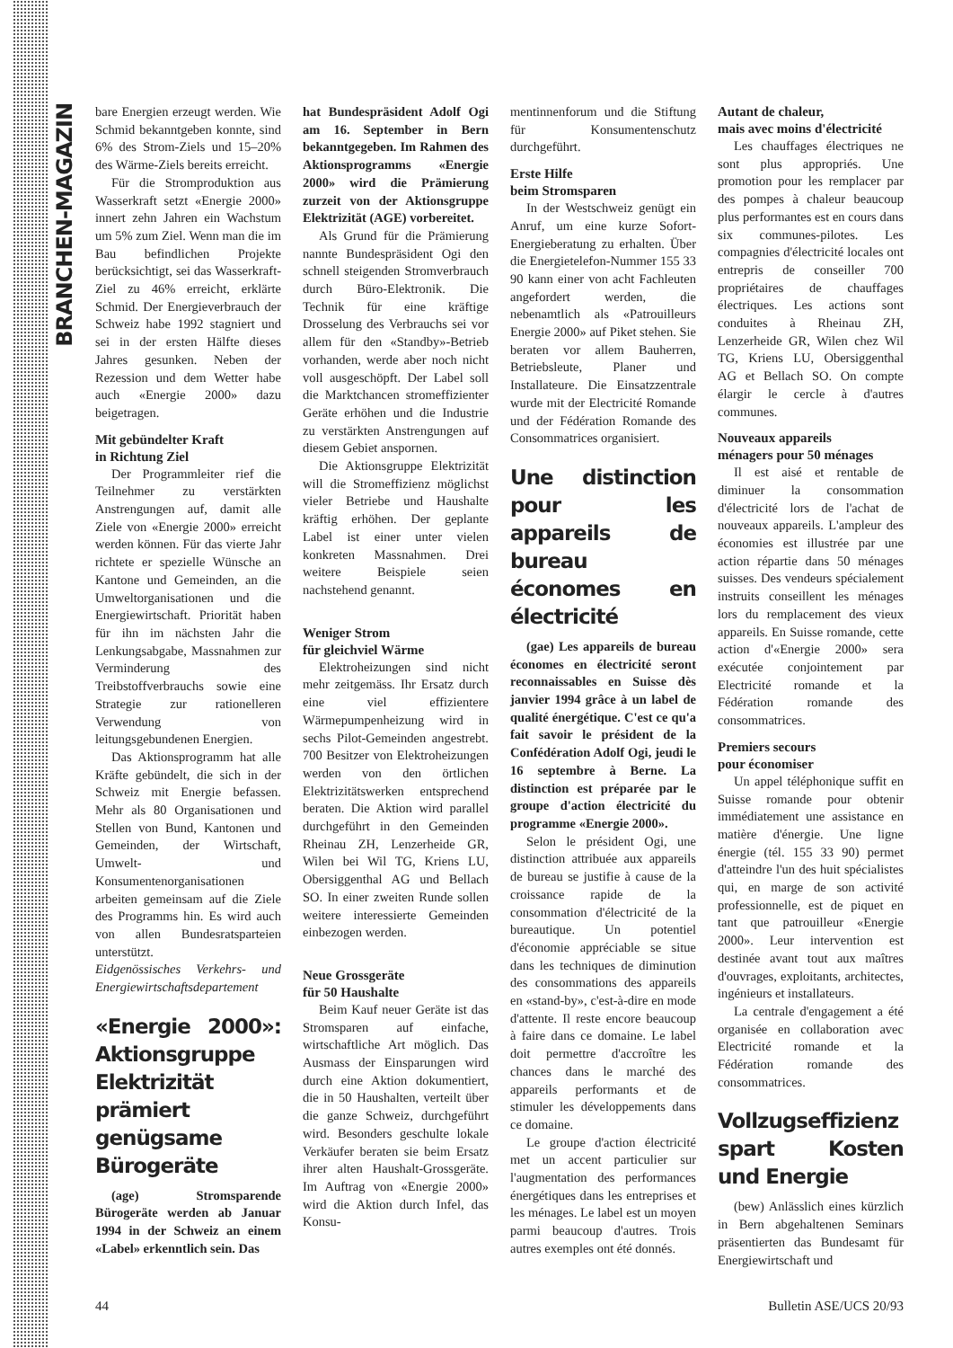BRANCHEN-MAGAZIN
bare Energien erzeugt werden. Wie Schmid bekanntgeben konnte, sind 6% des Strom-Ziels und 15–20% des Wärme-Ziels bereits erreicht.
Für die Stromproduktion aus Wasserkraft setzt «Energie 2000» innert zehn Jahren ein Wachstum um 5% zum Ziel. Wenn man die im Bau befindlichen Projekte berücksichtigt, sei das Wasserkraft-Ziel zu 46% erreicht, erklärte Schmid. Der Energieverbrauch der Schweiz habe 1992 stagniert und sei in der ersten Hälfte dieses Jahres gesunken. Neben der Rezession und dem Wetter habe auch «Energie 2000» dazu beigetragen.
Mit gebündelter Kraft
in Richtung Ziel
Der Programmleiter rief die Teilnehmer zu verstärkten Anstrengungen auf, damit alle Ziele von «Energie 2000» erreicht werden können. Für das vierte Jahr richtete er spezielle Wünsche an Kantone und Gemeinden, an die Umweltorganisationen und die Energiewirtschaft. Priorität haben für ihn im nächsten Jahr die Lenkungsabgabe, Massnahmen zur Verminderung des Treibstoffverbrauchs sowie eine Strategie zur rationelleren Verwendung von leitungsgebundenen Energien.
Das Aktionsprogramm hat alle Kräfte gebündelt, die sich in der Schweiz mit Energie befassen. Mehr als 80 Organisationen und Stellen von Bund, Kantonen und Gemeinden, der Wirtschaft, Umwelt- und Konsumentenorganisationen arbeiten gemeinsam auf die Ziele des Programms hin. Es wird auch von allen Bundesratsparteien unterstützt.
Eidgenössisches Verkehrs- und Energiewirtschaftsdepartement
«Energie 2000»: Aktionsgruppe Elektrizität prämiert genügsame Bürogeräte
(age) Stromsparende Bürogeräte werden ab Januar 1994 in der Schweiz an einem «Label» erkenntlich sein. Das
hat Bundespräsident Adolf Ogi am 16. September in Bern bekanntgegeben. Im Rahmen des Aktionsprogramms «Energie 2000» wird die Prämierung zurzeit von der Aktionsgruppe Elektrizität (AGE) vorbereitet.
Als Grund für die Prämierung nannte Bundespräsident Ogi den schnell steigenden Stromverbrauch durch Büro-Elektronik. Die Technik für eine kräftige Drosselung des Verbrauchs sei vor allem für den «Standby»-Betrieb vorhanden, werde aber noch nicht voll ausgeschöpft. Der Label soll die Marktchancen stromeffizienter Geräte erhöhen und die Industrie zu verstärkten Anstrengungen auf diesem Gebiet anspornen.
Die Aktionsgruppe Elektrizität will die Stromeffizienz möglichst vieler Betriebe und Haushalte kräftig erhöhen. Der geplante Label ist einer unter vielen konkreten Massnahmen. Drei weitere Beispiele seien nachstehend genannt.
Weniger Strom
für gleichviel Wärme
Elektroheizungen sind nicht mehr zeitgemäss. Ihr Ersatz durch eine viel effizientere Wärmepumpenheizung wird in sechs Pilot-Gemeinden angestrebt. 700 Besitzer von Elektroheizungen werden von den örtlichen Elektrizitätswerken entsprechend beraten. Die Aktion wird parallel durchgeführt in den Gemeinden Rheinau ZH, Lenzerheide GR, Wilen bei Wil TG, Kriens LU, Obersiggenthal AG und Bellach SO. In einer zweiten Runde sollen weitere interessierte Gemeinden einbezogen werden.
Neue Grossgeräte
für 50 Haushalte
Beim Kauf neuer Geräte ist das Stromsparen auf einfache, wirtschaftliche Art möglich. Das Ausmass der Einsparungen wird durch eine Aktion dokumentiert, die in 50 Haushalten, verteilt über die ganze Schweiz, durchgeführt wird. Besonders geschulte lokale Verkäufer beraten sie beim Ersatz ihrer alten Haushalt-Grossgeräte. Im Auftrag von «Energie 2000» wird die Aktion durch Infel, das Konsu-
mentinnenforum und die Stiftung für Konsumentenschutz durchgeführt.
Erste Hilfe
beim Stromsparen
In der Westschweiz genügt ein Anruf, um eine kurze Sofort-Energieberatung zu erhalten. Über die Energietelefon-Nummer 155 33 90 kann einer von acht Fachleuten angefordert werden, die nebenamtlich als «Patrouilleurs Energie 2000» auf Piket stehen. Sie beraten vor allem Bauherren, Betriebsleute, Planer und Installateure. Die Einsatzzentrale wurde mit der Electricité Romande und der Fédération Romande des Consommatrices organisiert.
Une distinction pour les appareils de bureau économes en électricité
(gae) Les appareils de bureau économes en électricité seront reconnaissables en Suisse dès janvier 1994 grâce à un label de qualité énergétique. C'est ce qu'a fait savoir le président de la Confédération Adolf Ogi, jeudi le 16 septembre à Berne. La distinction est préparée par le groupe d'action électricité du programme «Energie 2000».
Selon le président Ogi, une distinction attribuée aux appareils de bureau se justifie à cause de la croissance rapide de la consommation d'électricité de la bureautique. Un potentiel d'économie appréciable se situe dans les techniques de diminution des consommations des appareils en «stand-by», c'est-à-dire en mode d'attente. Il reste encore beaucoup à faire dans ce domaine. Le label doit permettre d'accroître les chances dans le marché des appareils performants et de stimuler les développements dans ce domaine.
Le groupe d'action électricité met un accent particulier sur l'augmentation des performances énergétiques dans les entreprises et les ménages. Le label est un moyen parmi beaucoup d'autres. Trois autres exemples ont été donnés.
Autant de chaleur,
mais avec moins d'électricité
Les chauffages électriques ne sont plus appropriés. Une promotion pour les remplacer par des pompes à chaleur beaucoup plus performantes est en cours dans six communes-pilotes. Les compagnies d'électricité locales ont entrepris de conseiller 700 propriétaires de chauffages électriques. Les actions sont conduites à Rheinau ZH, Lenzerheide GR, Wilen chez Wil TG, Kriens LU, Obersiggenthal AG et Bellach SO. On compte élargir le cercle à d'autres communes.
Nouveaux appareils
ménagers pour 50 ménages
Il est aisé et rentable de diminuer la consommation d'électricité lors de l'achat de nouveaux appareils. L'ampleur des économies est illustrée par une action répartie dans 50 ménages suisses. Des vendeurs spécialement instruits conseillent les ménages lors du remplacement des vieux appareils. En Suisse romande, cette action d'«Energie 2000» sera exécutée conjointement par Electricité romande et la Fédération romande des consommatrices.
Premiers secours
pour économiser
Un appel téléphonique suffit en Suisse romande pour obtenir immédiatement une assistance en matière d'énergie. Une ligne énergie (tél. 155 33 90) permet d'atteindre l'un des huit spécialistes qui, en marge de son activité professionnelle, est de piquet en tant que patrouilleur «Energie 2000». Leur intervention est destinée avant tout aux maîtres d'ouvrages, exploitants, architectes, ingénieurs et installateurs.
La centrale d'engagement a été organisée en collaboration avec Electricité romande et la Fédération romande des consommatrices.
Vollzugseffizienz spart Kosten und Energie
(bew) Anlässlich eines kürzlich in Bern abgehaltenen Seminars präsentierten das Bundesamt für Energiewirtschaft und
44 Bulletin ASE/UCS 20/93